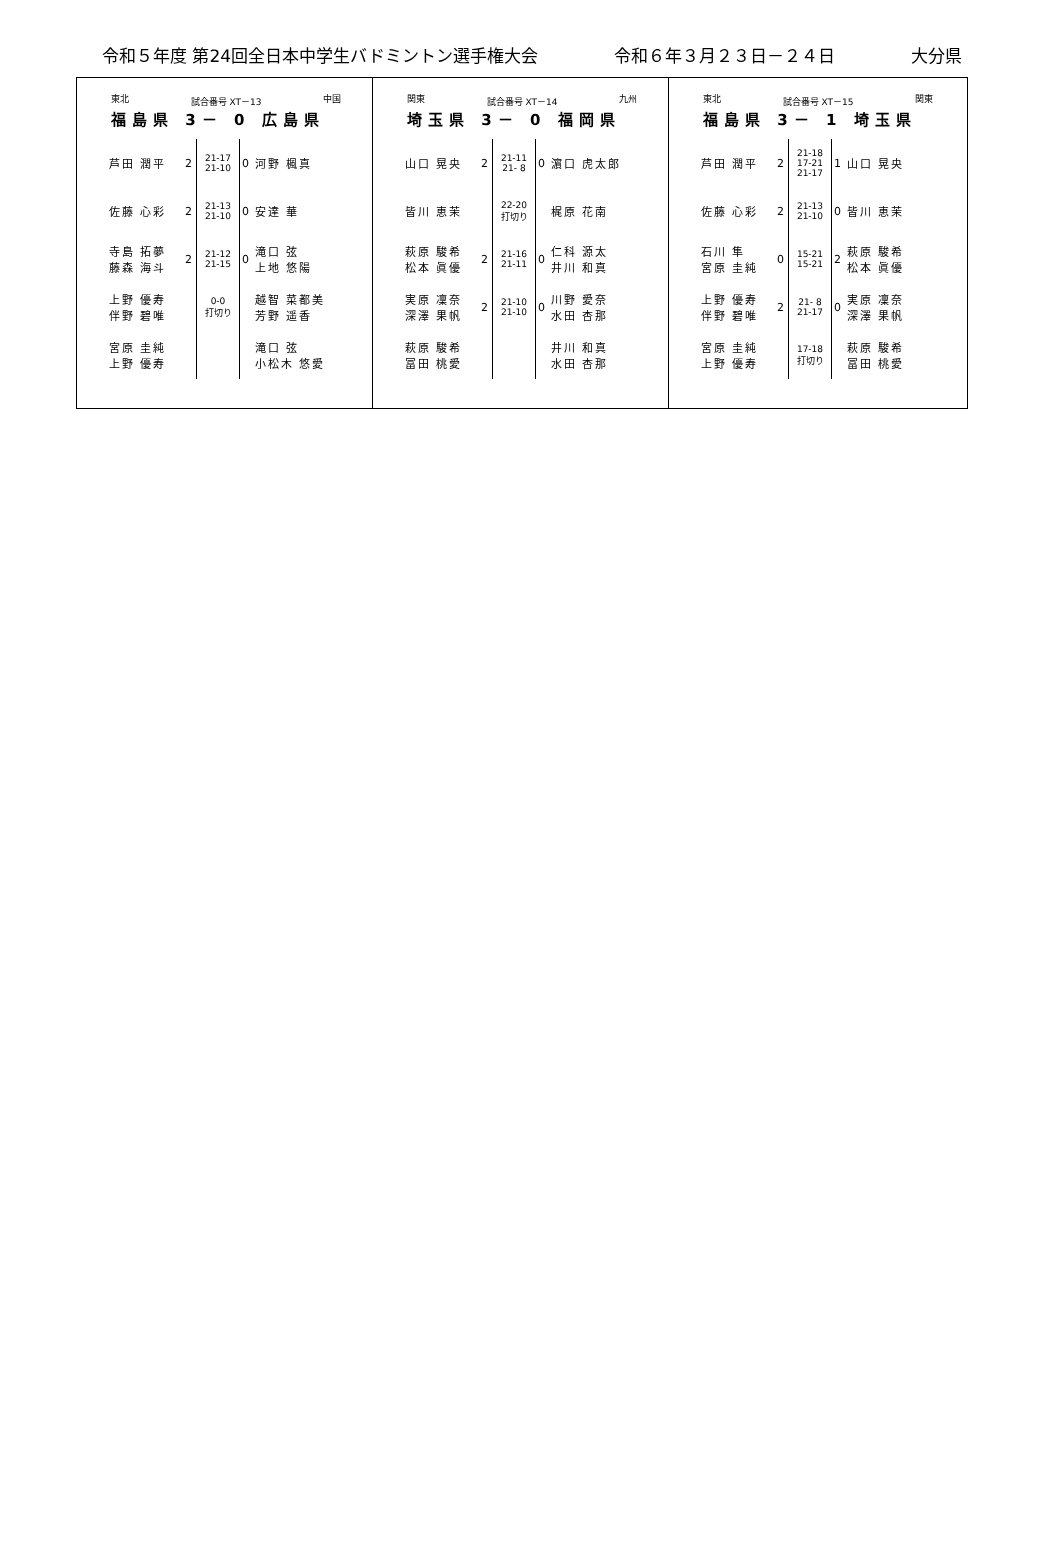令和５年度 第24回全日本中学生バドミントン選手権大会 令和６年３月２３日－２４日 大分県
東北 試合番号 XT－13 中国
福島県 3－ 0 広島県
| 芦田 潤平 | 2 | 21-17 21-10 | 0 | 河野 楓真 |
| 佐藤 心彩 | 2 | 21-13 21-10 | 0 | 安達 華 |
| 寺島 拓夢 藤森 海斗 | 2 | 21-12 21-15 | 0 | 滝口 弦 上地 悠陽 |
| 上野 優寿 伴野 碧唯 | | 0-0 打切り | | 越智 菜都美 芳野 遥香 |
| 宮原 圭純 上野 優寿 | | | | 滝口 弦 小松木 悠愛 |
関東 試合番号 XT－14 九州
埼玉県 3－ 0 福岡県
| 山口 晃央 | 2 | 21-11 21- 8 | 0 | 濵口 虎太郎 |
| 皆川 恵茉 | | 22-20 打切り | | 梶原 花南 |
| 萩原 駿希 松本 眞優 | 2 | 21-16 21-11 | 0 | 仁科 源太 井川 和真 |
| 実原 凜奈 深澤 果帆 | 2 | 21-10 21-10 | 0 | 川野 愛奈 水田 杏那 |
| 萩原 駿希 冨田 桃愛 | | | | 井川 和真 水田 杏那 |
東北 試合番号 XT－15 関東
福島県 3－ 1 埼玉県
| 芦田 潤平 | 2 | 21-18 17-21 21-17 | 1 | 山口 晃央 |
| 佐藤 心彩 | 2 | 21-13 21-10 | 0 | 皆川 恵茉 |
| 石川 隼 宮原 圭純 | 0 | 15-21 15-21 | 2 | 萩原 駿希 松本 眞優 |
| 上野 優寿 伴野 碧唯 | 2 | 21- 8 21-17 | 0 | 実原 凜奈 深澤 果帆 |
| 宮原 圭純 上野 優寿 | | 17-18 打切り | | 萩原 駿希 冨田 桃愛 |